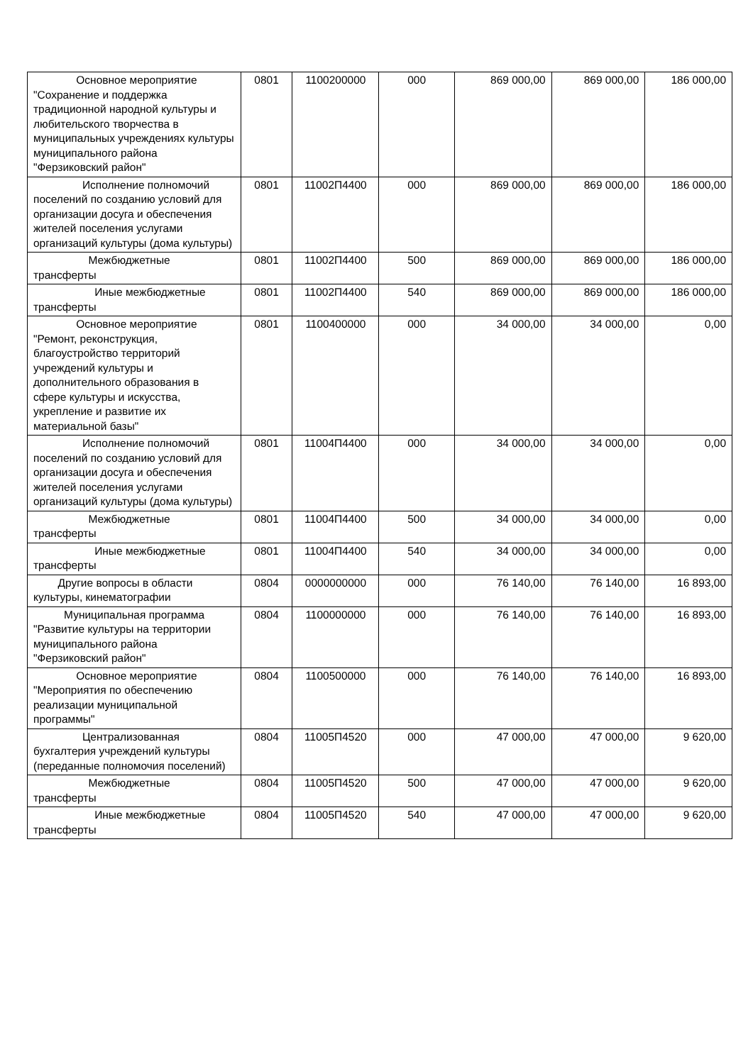| Основное мероприятие "Сохранение и поддержка традиционной народной культуры и любительского творчества в муниципальных учреждениях культуры муниципального района "Ферзиковский район" | 0801 | 1100200000 | 000 | 869 000,00 | 869 000,00 | 186 000,00 |
| Исполнение полномочий поселений по созданию условий для организации досуга и обеспечения жителей поселения услугами организаций культуры (дома культуры) | 0801 | 11002П4400 | 000 | 869 000,00 | 869 000,00 | 186 000,00 |
| Межбюджетные трансферты | 0801 | 11002П4400 | 500 | 869 000,00 | 869 000,00 | 186 000,00 |
| Иные межбюджетные трансферты | 0801 | 11002П4400 | 540 | 869 000,00 | 869 000,00 | 186 000,00 |
| Основное мероприятие "Ремонт, реконструкция, благоустройство территорий учреждений культуры и дополнительного образования в сфере культуры и искусства, укрепление и развитие их материальной базы" | 0801 | 1100400000 | 000 | 34 000,00 | 34 000,00 | 0,00 |
| Исполнение полномочий поселений по созданию условий для организации досуга и обеспечения жителей поселения услугами организаций культуры (дома культуры) | 0801 | 11004П4400 | 000 | 34 000,00 | 34 000,00 | 0,00 |
| Межбюджетные трансферты | 0801 | 11004П4400 | 500 | 34 000,00 | 34 000,00 | 0,00 |
| Иные межбюджетные трансферты | 0801 | 11004П4400 | 540 | 34 000,00 | 34 000,00 | 0,00 |
| Другие вопросы в области культуры, кинематографии | 0804 | 0000000000 | 000 | 76 140,00 | 76 140,00 | 16 893,00 |
| Муниципальная программа "Развитие культуры на территории муниципального района "Ферзиковский район" | 0804 | 1100000000 | 000 | 76 140,00 | 76 140,00 | 16 893,00 |
| Основное мероприятие "Мероприятия по обеспечению реализации муниципальной программы" | 0804 | 1100500000 | 000 | 76 140,00 | 76 140,00 | 16 893,00 |
| Централизованная бухгалтерия учреждений культуры (переданные полномочия поселений) | 0804 | 11005П4520 | 000 | 47 000,00 | 47 000,00 | 9 620,00 |
| Межбюджетные трансферты | 0804 | 11005П4520 | 500 | 47 000,00 | 47 000,00 | 9 620,00 |
| Иные межбюджетные трансферты | 0804 | 11005П4520 | 540 | 47 000,00 | 47 000,00 | 9 620,00 |